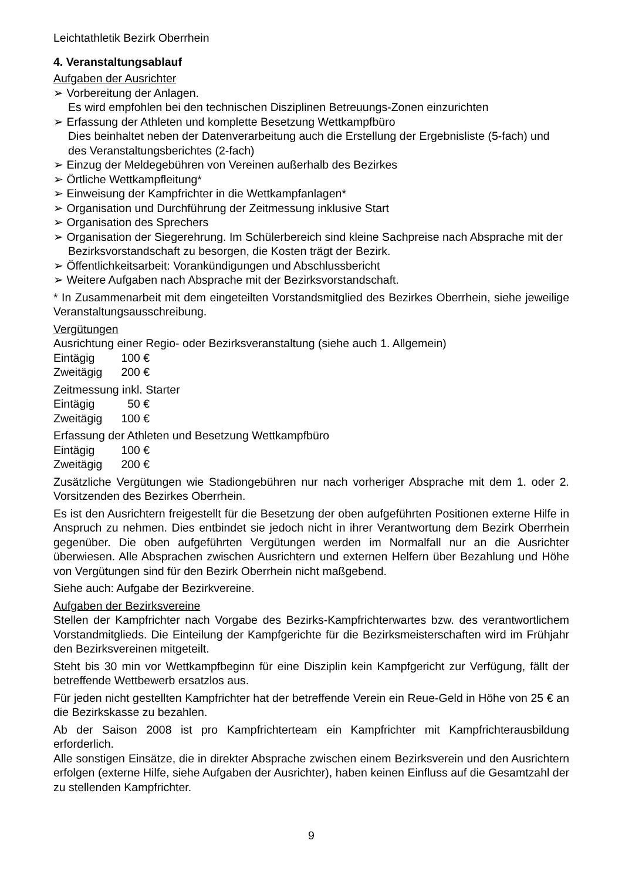Leichtathletik Bezirk Oberrhein
4. Veranstaltungsablauf
Aufgaben der Ausrichter
➢ Vorbereitung der Anlagen.
Es wird empfohlen bei den technischen Disziplinen Betreuungs-Zonen einzurichten
➢ Erfassung der Athleten und komplette Besetzung Wettkampfbüro
Dies beinhaltet neben der Datenverarbeitung auch die Erstellung der Ergebnisliste (5-fach) und des Veranstaltungsberichtes (2-fach)
➢ Einzug der Meldegebühren von Vereinen außerhalb des Bezirkes
➢ Örtliche Wettkampfleitung*
➢ Einweisung der Kampfrichter in die Wettkampfanlagen*
➢ Organisation und Durchführung der Zeitmessung inklusive Start
➢ Organisation des Sprechers
➢ Organisation der Siegerehrung. Im Schülerbereich sind kleine Sachpreise nach Absprache mit der Bezirksvorstandschaft zu besorgen, die Kosten trägt der Bezirk.
➢ Öffentlichkeitsarbeit: Vorankündigungen und Abschlussbericht
➢ Weitere Aufgaben nach Absprache mit der Bezirksvorstandschaft.
* In Zusammenarbeit mit dem eingeteilten Vorstandsmitglied des Bezirkes Oberrhein, siehe jeweilige Veranstaltungsausschreibung.
Vergütungen
Ausrichtung einer Regio- oder Bezirksveranstaltung (siehe auch 1. Allgemein)
Eintägig 100 €
Zweitägig 200 €
Zeitmessung inkl. Starter
Eintägig 50 €
Zweitägig 100 €
Erfassung der Athleten und Besetzung Wettkampfbüro
Eintägig 100 €
Zweitägig 200 €
Zusätzliche Vergütungen wie Stadiongebühren nur nach vorheriger Absprache mit dem 1. oder 2. Vorsitzenden des Bezirkes Oberrhein.
Es ist den Ausrichtern freigestellt für die Besetzung der oben aufgeführten Positionen externe Hilfe in Anspruch zu nehmen. Dies entbindet sie jedoch nicht in ihrer Verantwortung dem Bezirk Oberrhein gegenüber. Die oben aufgeführten Vergütungen werden im Normalfall nur an die Ausrichter überwiesen. Alle Absprachen zwischen Ausrichtern und externen Helfern über Bezahlung und Höhe von Vergütungen sind für den Bezirk Oberrhein nicht maßgebend.
Siehe auch: Aufgabe der Bezirkvereine.
Aufgaben der Bezirksvereine
Stellen der Kampfrichter nach Vorgabe des Bezirks-Kampfrichterwartes bzw. des verantwortlichem Vorstandmitglieds. Die Einteilung der Kampfgerichte für die Bezirksmeisterschaften wird im Frühjahr den Bezirksvereinen mitgeteilt.
Steht bis 30 min vor Wettkampfbeginn für eine Disziplin kein Kampfgericht zur Verfügung, fällt der betreffende Wettbewerb ersatzlos aus.
Für jeden nicht gestellten Kampfrichter hat der betreffende Verein ein Reue-Geld in Höhe von 25 € an die Bezirkskasse zu bezahlen.
Ab der Saison 2008 ist pro Kampfrichterteam ein Kampfrichter mit Kampfrichterausbildung erforderlich.
Alle sonstigen Einsätze, die in direkter Absprache zwischen einem Bezirksverein und den Ausrichtern erfolgen (externe Hilfe, siehe Aufgaben der Ausrichter), haben keinen Einfluss auf die Gesamtzahl der zu stellenden Kampfrichter.
9